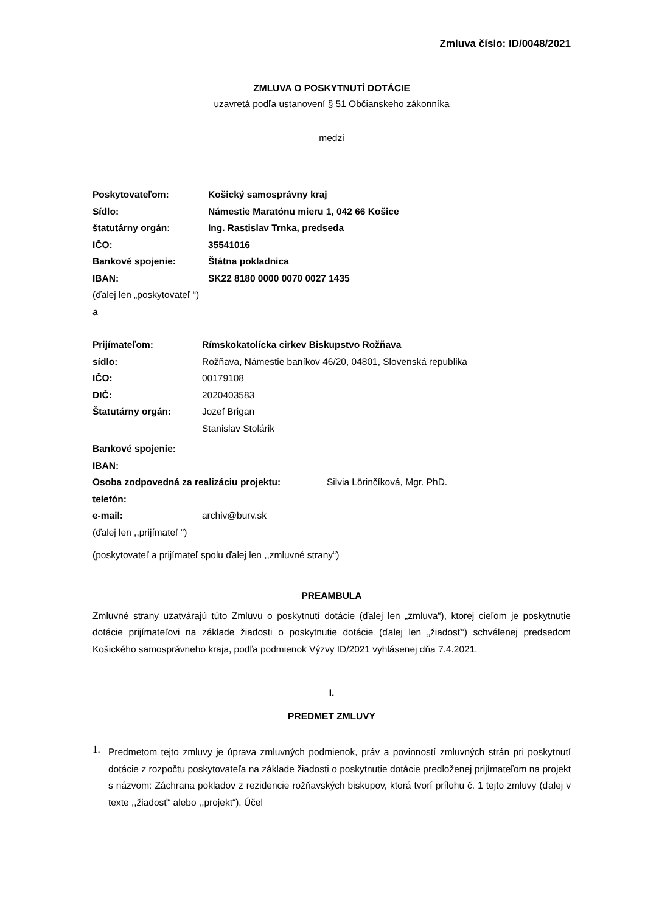Zmluva číslo: ID/0048/2021
ZMLUVA O POSKYTNUTÍ DOTÁCIE
uzavretá podľa ustanovení § 51 Občianskeho zákonníka
medzi
Poskytovateľom: Košický samosprávny kraj
Sídlo: Námestie Maratónu mieru 1, 042 66 Košice
štatutárny orgán: Ing. Rastislav Trnka, predseda
IČO: 35541016
Bankové spojenie: Štátna pokladnica
IBAN: SK22 8180 0000 0070 0027 1435
(ďalej len „poskytovateľ “)
a
Prijímateľom: Rímskokatolícka cirkev Biskupstvo Rožňava
sídlo: Rožňava, Námestie baníkov 46/20, 04801, Slovenská republika
IČO: 00179108
DIČ: 2020403583
Štatutárny orgán: Jozef Brigan
Stanislav Stolárik
Bankové spojenie:
IBAN:
Osoba zodpovedná za realizáciu projektu: Silvia Lörinčíková, Mgr. PhD.
telefón:
e-mail: archiv@burv.sk
(ďalej len ,,prijímateľ ”)
(poskytovateľ a prijímateľ spolu ďalej len ,,zmluvné strany“)
PREAMBULA
Zmluvné strany uzatvárajú túto Zmluvu o poskytnutí dotácie (ďalej len „zmluva“), ktorej cieľom je poskytnutie dotácie prijímateľovi na základe žiadosti o poskytnutie dotácie (ďalej len „žiadosť“) schválenej predsedom Košického samosprávneho kraja, podľa podmienok Výzvy ID/2021 vyhlásenej dňa 7.4.2021.
I.
PREDMET ZMLUVY
1.
Predmetom tejto zmluvy je úprava zmluvných podmienok, práv a povinností zmluvných strán pri poskytnutí dotácie z rozpočtu poskytovateľa na základe žiadosti o poskytnutie dotácie predloženej prijímateľom na projekt s názvom: Záchrana pokladov z rezidencie rožňavských biskupov, ktorá tvorí prílohu č. 1 tejto zmluvy (ďalej v texte ,,žiadosť“ alebo ,,projekt“). Účel